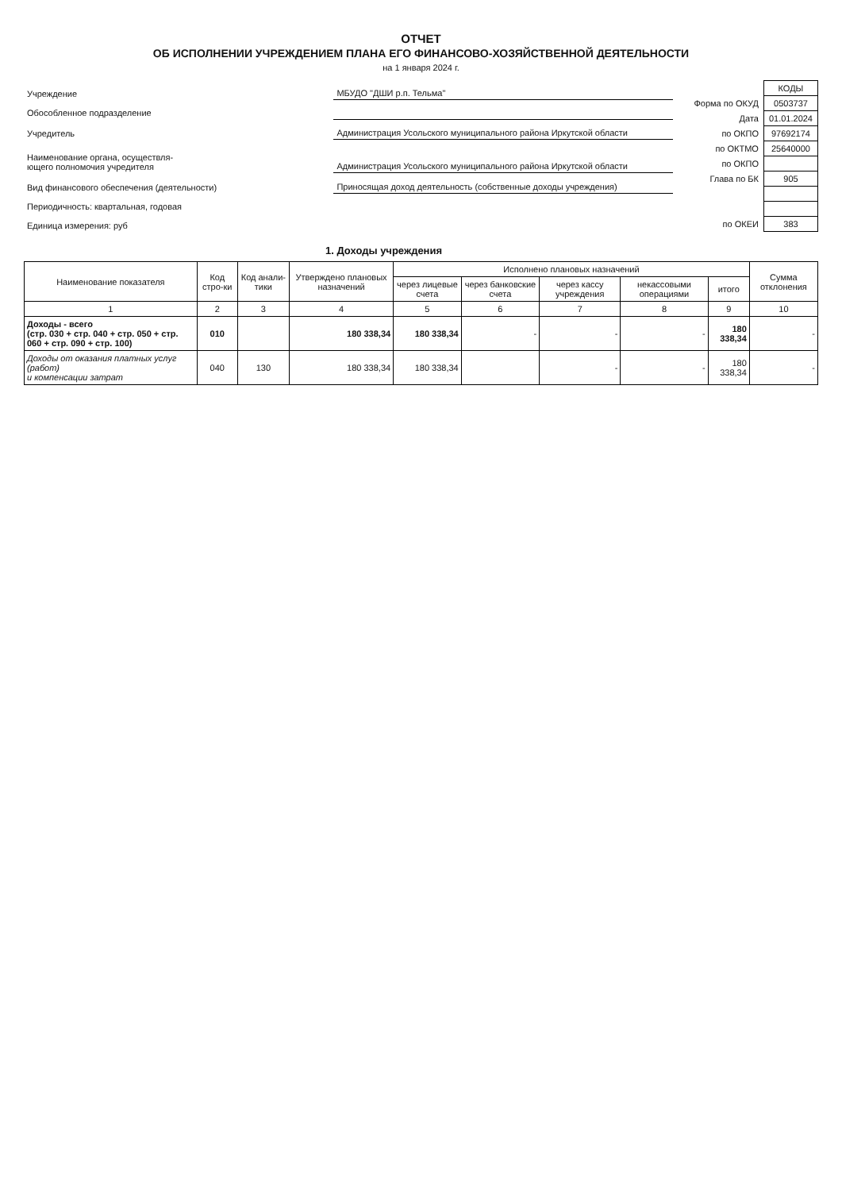ОТЧЕТ
ОБ ИСПОЛНЕНИИ УЧРЕЖДЕНИЕМ ПЛАНА ЕГО ФИНАНСОВО-ХОЗЯЙСТВЕННОЙ ДЕЯТЕЛЬНОСТИ
на 1 января 2024 г.
| Учреждение | МБУДО "ДШИ р.п. Тельма" |
| Обособленное подразделение | |
| Учредитель | Администрация Усольского муниципального района Иркутской области |
| Наименование органа, осуществля- ющего полномочия учредителя | Администрация Усольского муниципального района Иркутской области |
| Вид финансового обеспечения (деятельности) | Приносящая доход деятельность (собственные доходы учреждения) |
| Периодичность: квартальная, годовая | |
| Единица измерения: руб | |
| | КОДЫ |
| Форма по ОКУД | 0503737 |
| Дата | 01.01.2024 |
| по ОКПО | 97692174 |
| по ОКТМО | 25640000 |
| по ОКПО | |
| Глава по БК | 905 |
| по ОКЕИ | 383 |
1. Доходы учреждения
| Наименование показателя | Код стро-ки | Код анали-тики | Утверждено плановых назначений | Исполнено плановых назначений | | | | | Сумма отклонения |
| --- | --- | --- | --- | --- | --- | --- | --- | --- | --- |
| | | | | через лицевые счета | через банковские счета | через кассу учреждения | некассовыми операциями | итого | |
| 1 | 2 | 3 | 4 | 5 | 6 | 7 | 8 | 9 | 10 |
| Доходы - всего (стр. 030 + стр. 040 + стр. 050 + стр. 060 + стр. 090 + стр. 100) | 010 | | 180 338,34 | 180 338,34 | - | - | - | 180 338,34 | - |
| Доходы от оказания платных услуг (работ) и компенсации затрат | 040 | 130 | 180 338,34 | 180 338,34 | | - | - | 180 338,34 | - |